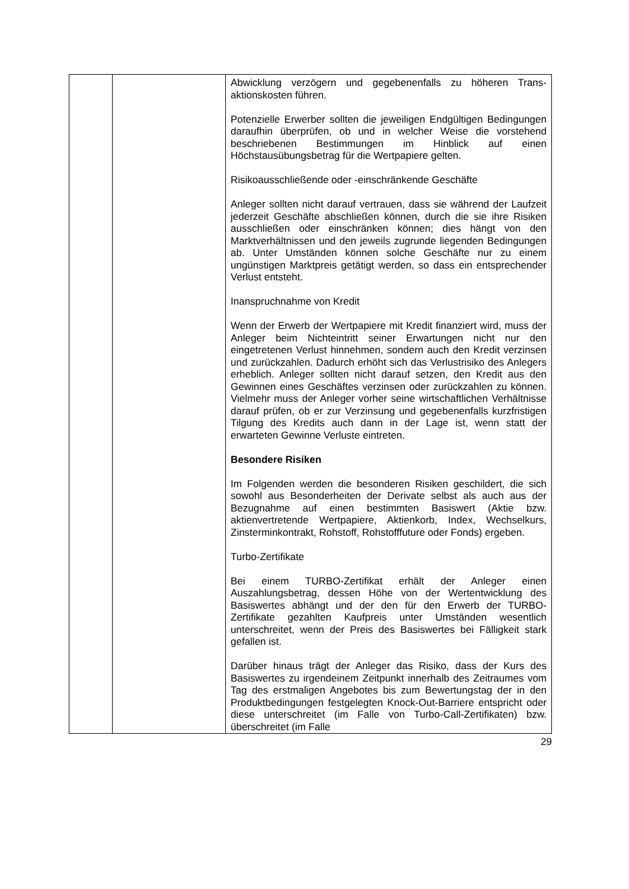| | | Abwicklung verzögern und gegebenenfalls zu höheren Trans-aktionskosten führen. Potenzielle Erwerber sollten die jeweiligen Endgültigen Bedingungen daraufhin überprüfen, ob und in welcher Weise die vorstehend beschriebenen Bestimmungen im Hinblick auf einen Höchstausübungsbetrag für die Wertpapiere gelten. Risikoausschließende oder -einschränkende Geschäfte Anleger sollten nicht darauf vertrauen, dass sie während der Laufzeit jederzeit Geschäfte abschließen können, durch die sie ihre Risiken ausschließen oder einschränken können; dies hängt von den Marktverhältnissen und den jeweils zugrunde liegenden Bedingungen ab. Unter Umständen können solche Geschäfte nur zu einem ungünstigen Marktpreis getätigt werden, so dass ein entsprechender Verlust entsteht. Inanspruchnahme von Kredit Wenn der Erwerb der Wertpapiere mit Kredit finanziert wird, muss der Anleger beim Nichteintritt seiner Erwartungen nicht nur den eingetretenen Verlust hinnehmen, sondern auch den Kredit verzinsen und zurückzahlen. Dadurch erhöht sich das Verlustrisiko des Anlegers erheblich. Anleger sollten nicht darauf setzen, den Kredit aus den Gewinnen eines Geschäftes verzinsen oder zurückzahlen zu können. Vielmehr muss der Anleger vorher seine wirtschaftlichen Verhältnisse darauf prüfen, ob er zur Verzinsung und gegebenenfalls kurzfristigen Tilgung des Kredits auch dann in der Lage ist, wenn statt der erwarteten Gewinne Verluste eintreten. Besondere Risiken Im Folgenden werden die besonderen Risiken geschildert, die sich sowohl aus Besonderheiten der Derivate selbst als auch aus der Bezugnahme auf einen bestimmten Basiswert (Aktie bzw. aktienvertretende Wertpapiere, Aktienkorb, Index, Wechselkurs, Zinsterminkontrakt, Rohstoff, Rohstofffuture oder Fonds) ergeben. Turbo-Zertifikate Bei einem TURBO-Zertifikat erhält der Anleger einen Auszahlungsbetrag, dessen Höhe von der Wertentwicklung des Basiswertes abhängt und der den für den Erwerb der TURBO-Zertifikate gezahlten Kaufpreis unter Umständen wesentlich unterschreitet, wenn der Preis des Basiswertes bei Fälligkeit stark gefallen ist. Darüber hinaus trägt der Anleger das Risiko, dass der Kurs des Basiswertes zu irgendeinem Zeitpunkt innerhalb des Zeitraumes vom Tag des erstmaligen Angebotes bis zum Bewertungstag der in den Produktbedingungen festgelegten Knock-Out-Barriere entspricht oder diese unterschreitet (im Falle von Turbo-Call-Zertifikaten) bzw. überschreitet (im Falle |
29